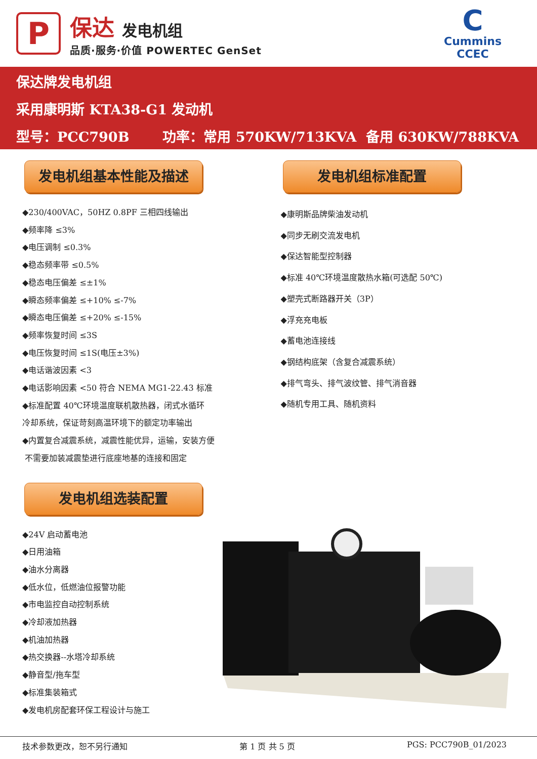P
保达 发电机组
品质·服务·价值 POWERTEC GenSet
C
Cummins
CCEC
保达牌发电机组
采用康明斯 KTA38-G1 发动机
型号：PCC790B 功率：常用 570KW/713KVA 备用 630KW/788KVA
发电机组基本性能及描述
◆230/400VAC，50HZ 0.8PF 三相四线输出
◆频率降 ≤3%
◆电压调制 ≤0.3%
◆稳态频率带 ≤0.5%
◆稳态电压偏差 ≤±1%
◆瞬态频率偏差 ≤+10% ≤-7%
◆瞬态电压偏差 ≤+20% ≤-15%
◆频率恢复时间 ≤3S
◆电压恢复时间 ≤1S(电压±3%)
◆电话谐波因素 <3
◆电话影响因素 <50 符合 NEMA MG1-22.43 标准
◆标准配置 40℃环境温度联机散热器，闭式水循环
冷却系统，保证苛刻高温环境下的额定功率输出
◆内置复合减震系统，减震性能优异，运输，安装方便
不需要加装减震垫进行底座地基的连接和固定
发电机组选装配置
◆24V 启动蓄电池
◆日用油箱
◆油水分离器
◆低水位，低燃油位报警功能
◆市电监控自动控制系统
◆冷却液加热器
◆机油加热器
◆热交换器--水塔冷却系统
◆静音型/拖车型
◆标准集装箱式
◆发电机房配套环保工程设计与施工
发电机组标准配置
◆康明斯品牌柴油发动机
◆同步无刷交流发电机
◆保达智能型控制器
◆标准 40℃环境温度散热水箱(可选配 50℃)
◆塑壳式断路器开关（3P）
◆浮充充电板
◆蓄电池连接线
◆钢结构底架（含复合减震系统）
◆排气弯头、排气波纹管、排气消音器
◆随机专用工具、随机资料
技术参数更改，恕不另行通知 第 1 页 共 5 页 PGS: PCC790B_01/2023